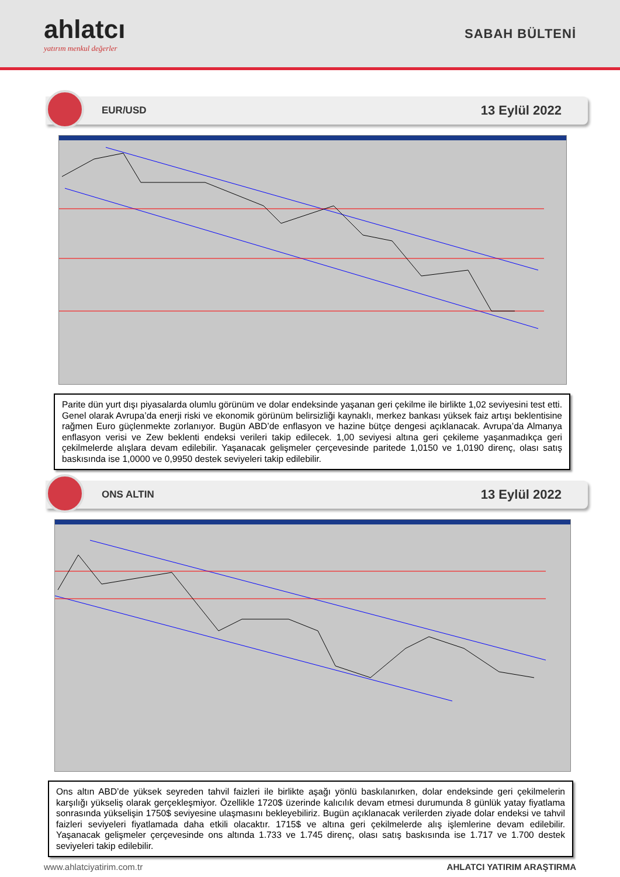ahlatcı
yatırım menkul değerler
SABAH BÜLTENİ
EUR/USD
13 Eylül 2022
Parite dün yurt dışı piyasalarda olumlu görünüm ve dolar endeksinde yaşanan geri çekilme ile birlikte 1,02 seviyesini test etti. Genel olarak Avrupa’da enerji riski ve ekonomik görünüm belirsizliği kaynaklı, merkez bankası yüksek faiz artışı beklentisine rağmen Euro güçlenmekte zorlanıyor. Bugün ABD’de enflasyon ve hazine bütçe dengesi açıklanacak. Avrupa’da Almanya enflasyon verisi ve Zew beklenti endeksi verileri takip edilecek. 1,00 seviyesi altına geri çekileme yaşanmadıkça geri çekilmelerde alışlara devam edilebilir. Yaşanacak gelişmeler çerçevesinde paritede 1,0150 ve 1,0190 direnç, olası satış baskısında ise 1,0000 ve 0,9950 destek seviyeleri takip edilebilir.
ONS ALTIN
13 Eylül 2022
Ons altın ABD’de yüksek seyreden tahvil faizleri ile birlikte aşağı yönlü baskılanırken, dolar endeksinde geri çekilmelerin karşılığı yükseliş olarak gerçekleşmiyor. Özellikle 1720$ üzerinde kalıcılık devam etmesi durumunda 8 günlük yatay fiyatlama sonrasında yükselişin 1750$ seviyesine ulaşmasını bekleyebiliriz. Bugün açıklanacak verilerden ziyade dolar endeksi ve tahvil faizleri seviyeleri fiyatlamada daha etkili olacaktır. 1715$ ve altına geri çekilmelerde alış işlemlerine devam edilebilir. Yaşanacak gelişmeler çerçevesinde ons altında 1.733 ve 1.745 direnç, olası satış baskısında ise 1.717 ve 1.700 destek seviyeleri takip edilebilir.
www.ahlatciyatirim.com.tr AHLATCI YATIRIM ARAŞTIRMA